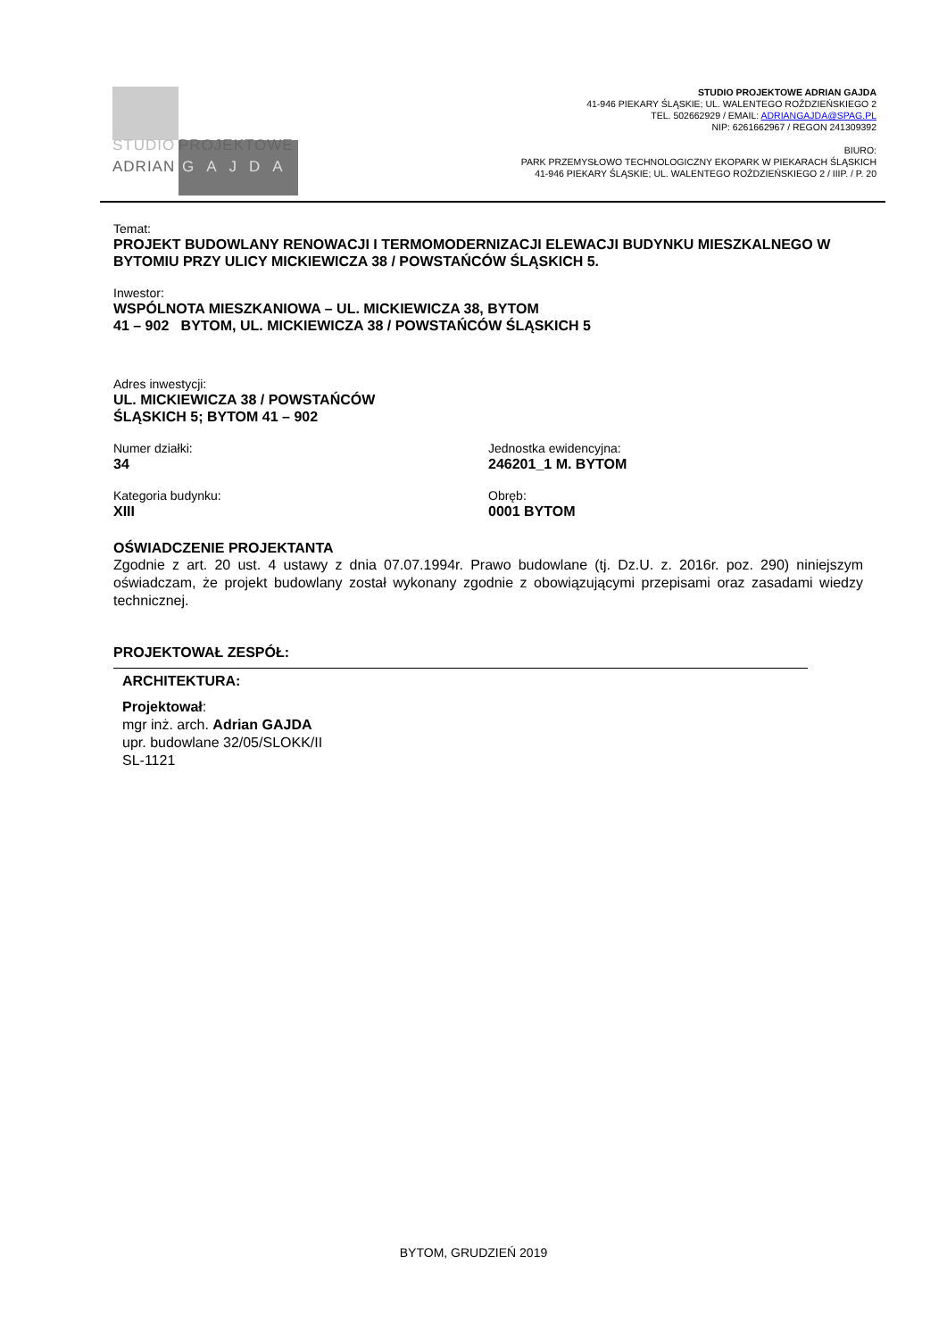STUDIO PROJEKTOWE
ADRIAN GAJDA
STUDIO PROJEKTOWE ADRIAN GAJDA
41-946 PIEKARY ŚLĄSKIE; UL. WALENTEGO ROŹDZIEŃSKIEGO 2
TEL. 502662929 / EMAIL: ADRIANGAJDA@SPAG.PL
NIP: 6261662967 / REGON 241309392
BIURO:
PARK PRZEMYSŁOWO TECHNOLOGICZNY EKOPARK W PIEKARACH ŚLĄSKICH
41-946 PIEKARY ŚLĄSKIE; UL. WALENTEGO ROŹDZIEŃSKIEGO 2 / IIIP. / P. 20
Temat:
PROJEKT BUDOWLANY RENOWACJI I TERMOMODERNIZACJI ELEWACJI BUDYNKU MIESZKALNEGO W BYTOMIU PRZY ULICY MICKIEWICZA 38 / POWSTAŃCÓW ŚLĄSKICH 5.
Inwestor:
WSPÓLNOTA MIESZKANIOWA – UL. MICKIEWICZA 38, BYTOM
41 – 902 BYTOM, UL. MICKIEWICZA 38 / POWSTAŃCÓW ŚLĄSKICH 5
Adres inwestycji:
UL. MICKIEWICZA 38 / POWSTAŃCÓW
ŚLĄSKICH 5; BYTOM 41 – 902
Numer działki:
34
Jednostka ewidencyjna:
246201_1 M. BYTOM
Kategoria budynku:
XIII
Obręb:
0001 BYTOM
OŚWIADCZENIE PROJEKTANTA
Zgodnie z art. 20 ust. 4 ustawy z dnia 07.07.1994r. Prawo budowlane (tj. Dz.U. z. 2016r. poz. 290) niniejszym oświadczam, że projekt budowlany został wykonany zgodnie z obowiązującymi przepisami oraz zasadami wiedzy technicznej.
PROJEKTOWAŁ ZESPÓŁ:
ARCHITEKTURA:
Projektował:
mgr inż. arch. Adrian GAJDA
upr. budowlane 32/05/SLOKK/II
SL-1121
BYTOM, GRUDZIEŃ 2019